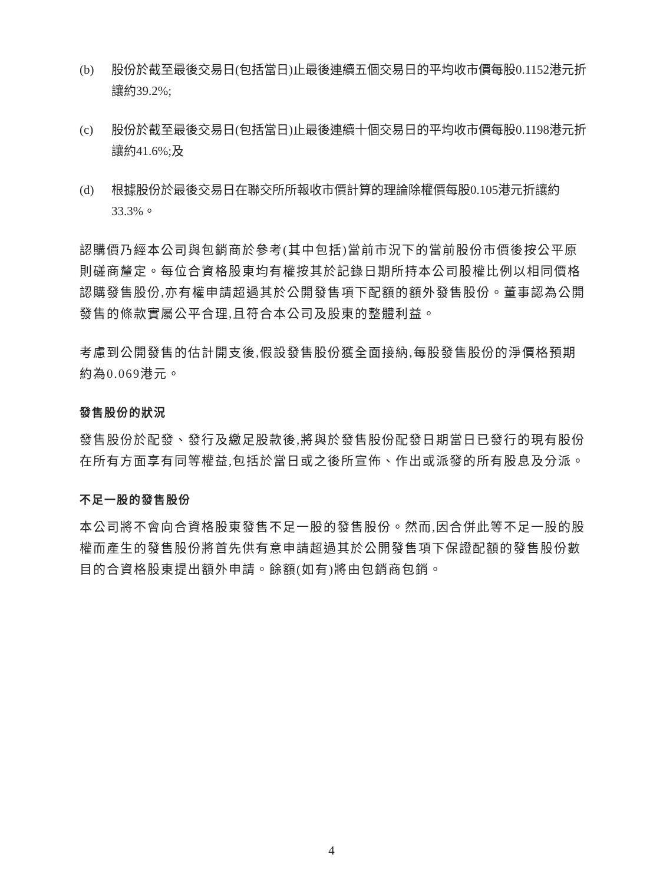(b) 股份於截至最後交易日(包括當日)止最後連續五個交易日的平均收市價每股0.1152港元折讓約39.2%;
(c) 股份於截至最後交易日(包括當日)止最後連續十個交易日的平均收市價每股0.1198港元折讓約41.6%;及
(d) 根據股份於最後交易日在聯交所所報收市價計算的理論除權價每股0.105港元折讓約33.3%。
認購價乃經本公司與包銷商於參考(其中包括)當前市況下的當前股份市價後按公平原則磋商釐定。每位合資格股東均有權按其於記錄日期所持本公司股權比例以相同價格認購發售股份,亦有權申請超過其於公開發售項下配額的額外發售股份。董事認為公開發售的條款實屬公平合理,且符合本公司及股東的整體利益。
考慮到公開發售的估計開支後,假設發售股份獲全面接納,每股發售股份的淨價格預期約為0.069港元。
發售股份的狀況
發售股份於配發、發行及繳足股款後,將與於發售股份配發日期當日已發行的現有股份在所有方面享有同等權益,包括於當日或之後所宣佈、作出或派發的所有股息及分派。
不足一股的發售股份
本公司將不會向合資格股東發售不足一股的發售股份。然而,因合併此等不足一股的股權而產生的發售股份將首先供有意申請超過其於公開發售項下保證配額的發售股份數目的合資格股東提出額外申請。餘額(如有)將由包銷商包銷。
4